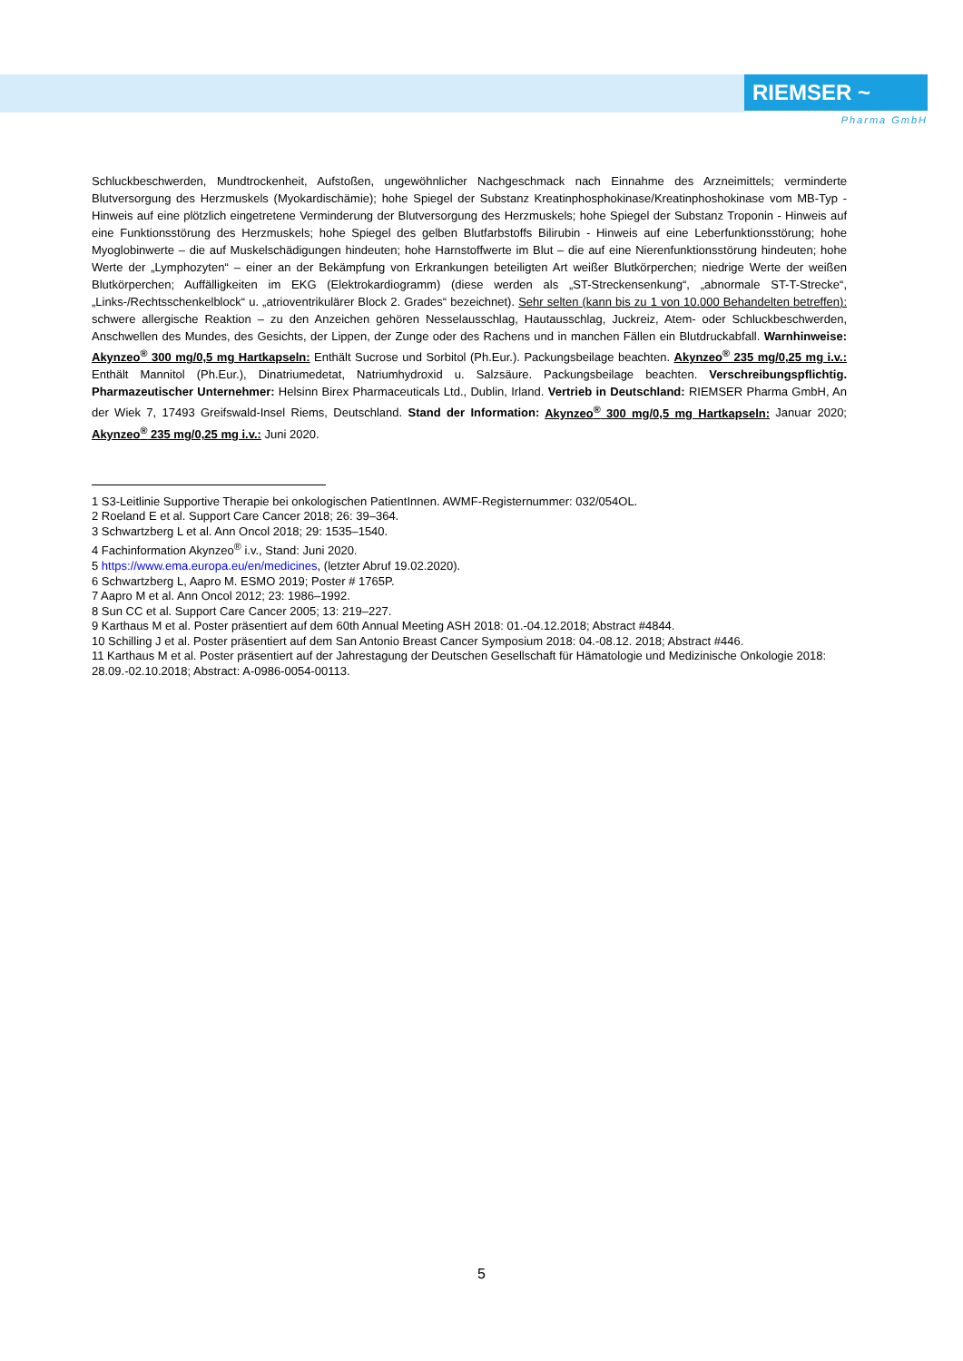RIEMSER ~
Pharma GmbH
Schluckbeschwerden, Mundtrockenheit, Aufstoßen, ungewöhnlicher Nachgeschmack nach Einnahme des Arzneimittels; verminderte Blutversorgung des Herzmuskels (Myokardischämie); hohe Spiegel der Substanz Kreatinphosphokinase/Kreatinphoshokinase vom MB-Typ - Hinweis auf eine plötzlich eingetretene Verminderung der Blutversorgung des Herzmuskels; hohe Spiegel der Substanz Troponin - Hinweis auf eine Funktionsstörung des Herzmuskels; hohe Spiegel des gelben Blutfarbstoffs Bilirubin - Hinweis auf eine Leberfunktionsstörung; hohe Myoglobinwerte – die auf Muskelschädigungen hindeuten; hohe Harnstoffwerte im Blut – die auf eine Nierenfunktionsstörung hindeuten; hohe Werte der „Lymphozyten“ – einer an der Bekämpfung von Erkrankungen beteiligten Art weißer Blutkörperchen; niedrige Werte der weißen Blutkörperchen; Auffälligkeiten im EKG (Elektrokardiogramm) (diese werden als „ST-Streckensenkung“, „abnormale ST-T-Strecke“, „Links-/Rechtsschenkelblock“ u. „atrioventrikulärer Block 2. Grades“ bezeichnet). Sehr selten (kann bis zu 1 von 10.000 Behandelten betreffen): schwere allergische Reaktion – zu den Anzeichen gehören Nesselausschlag, Hautausschlag, Juckreiz, Atem- oder Schluckbeschwerden, Anschwellen des Mundes, des Gesichts, der Lippen, der Zunge oder des Rachens und in manchen Fällen ein Blutdruckabfall. Warnhinweise: Akynzeo<sup>®</sup> 300 mg/0,5 mg Hartkapseln: Enthält Sucrose und Sorbitol (Ph.Eur.). Packungsbeilage beachten. Akynzeo<sup>®</sup> 235 mg/0,25 mg i.v.: Enthält Mannitol (Ph.Eur.), Dinatriumedetat, Natriumhydroxid u. Salzsäure. Packungsbeilage beachten. Verschreibungspflichtig. Pharmazeutischer Unternehmer: Helsinn Birex Pharmaceuticals Ltd., Dublin, Irland. Vertrieb in Deutschland: RIEMSER Pharma GmbH, An der Wiek 7, 17493 Greifswald-Insel Riems, Deutschland. Stand der Information: Akynzeo<sup>®</sup> 300 mg/0,5 mg Hartkapseln: Januar 2020; Akynzeo<sup>®</sup> 235 mg/0,25 mg i.v.: Juni 2020.
1 S3-Leitlinie Supportive Therapie bei onkologischen PatientInnen. AWMF-Registernummer: 032/054OL.
2 Roeland E et al. Support Care Cancer 2018; 26: 39–364.
3 Schwartzberg L et al. Ann Oncol 2018; 29: 1535–1540.
4 Fachinformation Akynzeo<sup>®</sup> i.v., Stand: Juni 2020.
5 https://www.ema.europa.eu/en/medicines, (letzter Abruf 19.02.2020).
6 Schwartzberg L, Aapro M. ESMO 2019; Poster # 1765P.
7 Aapro M et al. Ann Oncol 2012; 23: 1986–1992.
8 Sun CC et al. Support Care Cancer 2005; 13: 219–227.
9 Karthaus M et al. Poster präsentiert auf dem 60th Annual Meeting ASH 2018: 01.-04.12.2018; Abstract #4844.
10 Schilling J et al. Poster präsentiert auf dem San Antonio Breast Cancer Symposium 2018: 04.-08.12. 2018; Abstract #446.
11 Karthaus M et al. Poster präsentiert auf der Jahrestagung der Deutschen Gesellschaft für Hämatologie und Medizinische Onkologie 2018: 28.09.-02.10.2018; Abstract: A-0986-0054-00113.
5